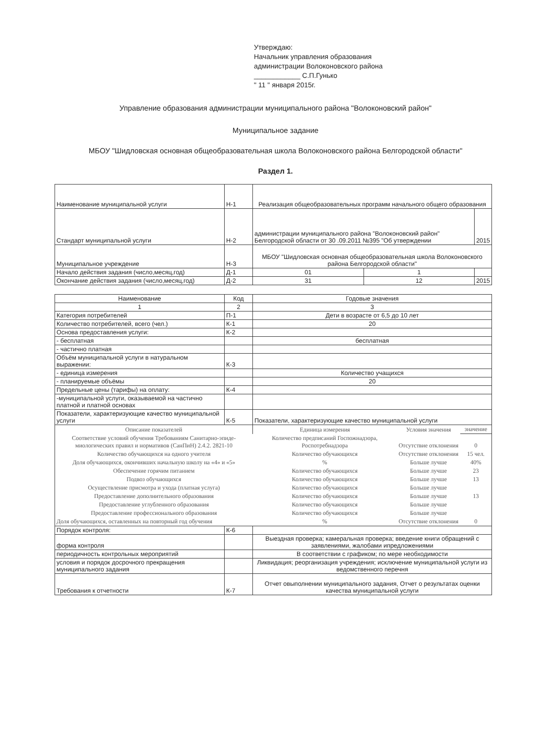Утверждаю:
Начальник управления образования
администрации Волоконовского района
____________ С.П.Гунько
" 11 " января 2015г.
Управление образования администрации муниципального района "Волоконовский район"
Муниципальное задание
МБОУ "Шидловская основная общеобразовательная школа Волоконовского района Белгородской области"
Раздел 1.
| Наименование муниципальной услуги | Н-1 | Реализация общеобразовательных программ начального общего образования | | |
| Стандарт муниципальной услуги | Н-2 | администрации муниципального района "Волоконовский район" Белгородской области от 30 .09.2011 №395 "Об утверждении | | 2015 |
| Муниципальное учреждение | Н-3 | МБОУ "Шидловская основная общеобразовательная школа Волоконовского района Белгородской области" | | |
| Начало действия задания (число,месяц,год) | Д-1 | 01 | 1 | |
| Окончание действия задания (число,месяц,год) | Д-2 | 31 | 12 | 2015 |
| Наименование | Код | Годовые значения | | |
| --- | --- | --- | --- | --- |
| 1 | 2 | 3 | | |
| Категория потребителей | П-1 | Дети в возрасте от 6,5 до 10 лет | | |
| Количество потребителей, всего (чел.) | К-1 | 20 | | |
| Основа предоставления услуги: | К-2 | | | |
| - бесплатная | | бесплатная | | |
| - частично платная | | | | |
| Объём муниципальной услуги в натуральном выражении: | К-3 | | | |
| - единица измерения | | Количество учащихся | | |
| - планируемые объёмы | | 20 | | |
| Предельные цены (тарифы) на оплату: | К-4 | | | |
| -муниципальной услуги, оказываемой на частично платной и платной основах | | | | |
| Показатели, характеризующие качество муниципальной услуги | К-5 | Показатели, характеризующие качество муниципальной услуги | | |
| Описание показателей | | Единица измерения | Условия значения | значение |
| Соответствие условий обучения Требованиям Санитарно-эпиде-миологических правил и нормативов (СанПиН) 2.4.2. 2821-10 | | Количество предписаний Госпожнадзора, Роспотребнадзора | Отсутствие отклонения | 0 |
| Количество обучающихся на одного учителя | | Количество обучающихся | Отсутствие отклонения | 15 чел. |
| Доля обучающихся, окончивших начальную школу на «4» и «5» | | % | Больше лучше | 40% |
| Обеспечение горячим питанием | | Количество обучающихся | Больше лучше | 23 |
| Подвоз обучающихся | | Количество обучающихся | Больше лучше | 13 |
| Осуществление присмотра и ухода (платная услуга) | | Количество обучающихся | Больше лучше | |
| Предоставление дополнительного образования | | Количество обучающихся | Больше лучше | 13 |
| Предоставление углубленного образования | | Количество обучающихся | Больше лучше | |
| Предоставление профессионального образования | | Количество обучающихся | Больше лучше | |
| Доля обучающихся, оставленных на повторный год обучения | | % | Отсутствие отклонения | 0 |
| Порядок контроля: | К-6 | | | |
| форма контроля | | Выездная проверка; камеральная проверка; введение книги обращений с заявлениями, жалобами ипредложениями | | |
| периодичность контрольных мероприятий | | В соответствии с графиком; по мере необходимости | | |
| условия и порядок досрочного прекращения муниципального задания | | Ликвидация; реорганизация учреждения; исключение муниципальной услуги из ведомственного перечня | | |
| Требования к отчетности | К-7 | Отчет овыполнении муниципального задания, Отчет о результатах оценки качества муниципальной услуги | | |